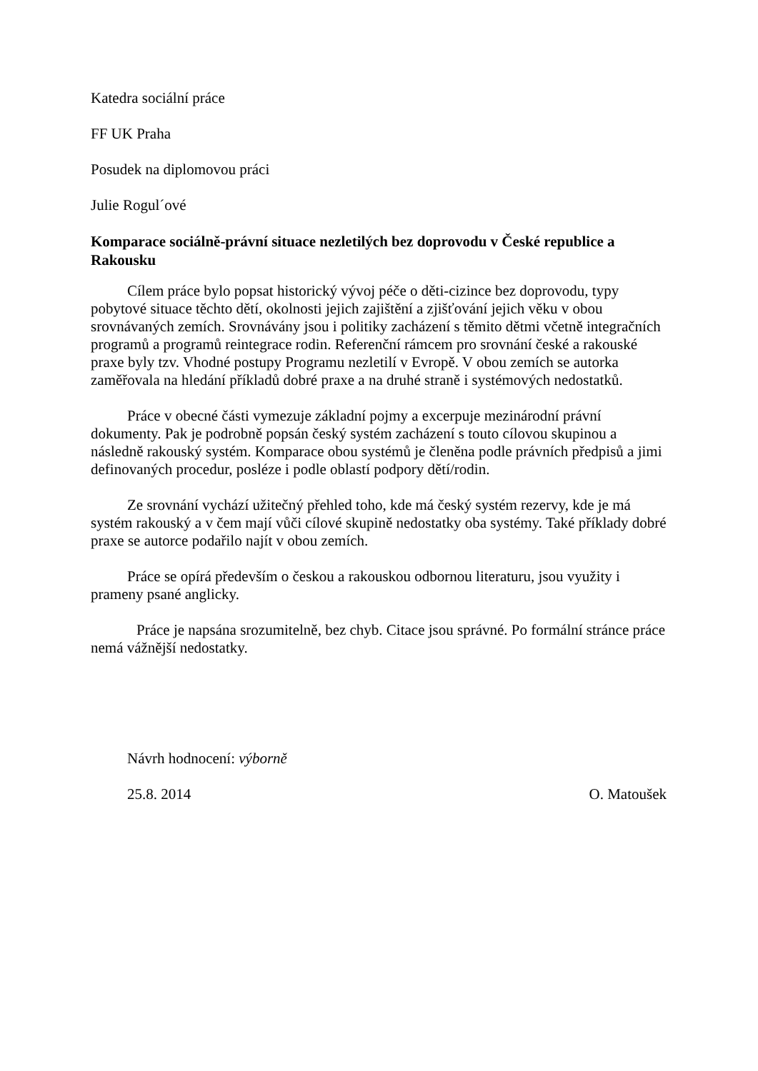Katedra sociální práce
FF UK Praha
Posudek na diplomovou práci
Julie Rogul´ové
Komparace sociálně-právní situace nezletilých bez doprovodu v České republice a Rakousku
Cílem práce bylo popsat historický vývoj péče o děti-cizince bez doprovodu, typy pobytové situace těchto dětí, okolnosti jejich zajištění a zjišťování jejich věku v obou srovnávaných zemích. Srovnávány jsou i politiky zacházení s těmito dětmi včetně integračních programů a programů reintegrace rodin. Referenční rámcem pro srovnání české a rakouské praxe byly tzv. Vhodné postupy Programu nezletilí v Evropě. V obou zemích se autorka zaměřovala na hledání příkladů dobré praxe a na druhé straně i systémových nedostatků.
Práce v obecné části vymezuje základní pojmy a excerpuje mezinárodní právní dokumenty. Pak je podrobně popsán český systém zacházení s touto cílovou skupinou a následně rakouský systém. Komparace obou systémů je členěna podle právních předpisů a jimi definovaných procedur, posléze i podle oblastí podpory dětí/rodin.
Ze srovnání vychází užitečný přehled toho, kde má český systém rezervy, kde je má systém rakouský a v čem mají vůči cílové skupině nedostatky oba systémy. Také příklady dobré praxe se autorce podařilo najít v obou zemích.
Práce se opírá především o českou a rakouskou odbornou literaturu, jsou využity i prameny psané anglicky.
Práce je napsána srozumitelně, bez chyb. Citace jsou správné. Po formální stránce práce nemá vážnější nedostatky.
Návrh hodnocení: výborně
25.8. 2014 O. Matoušek